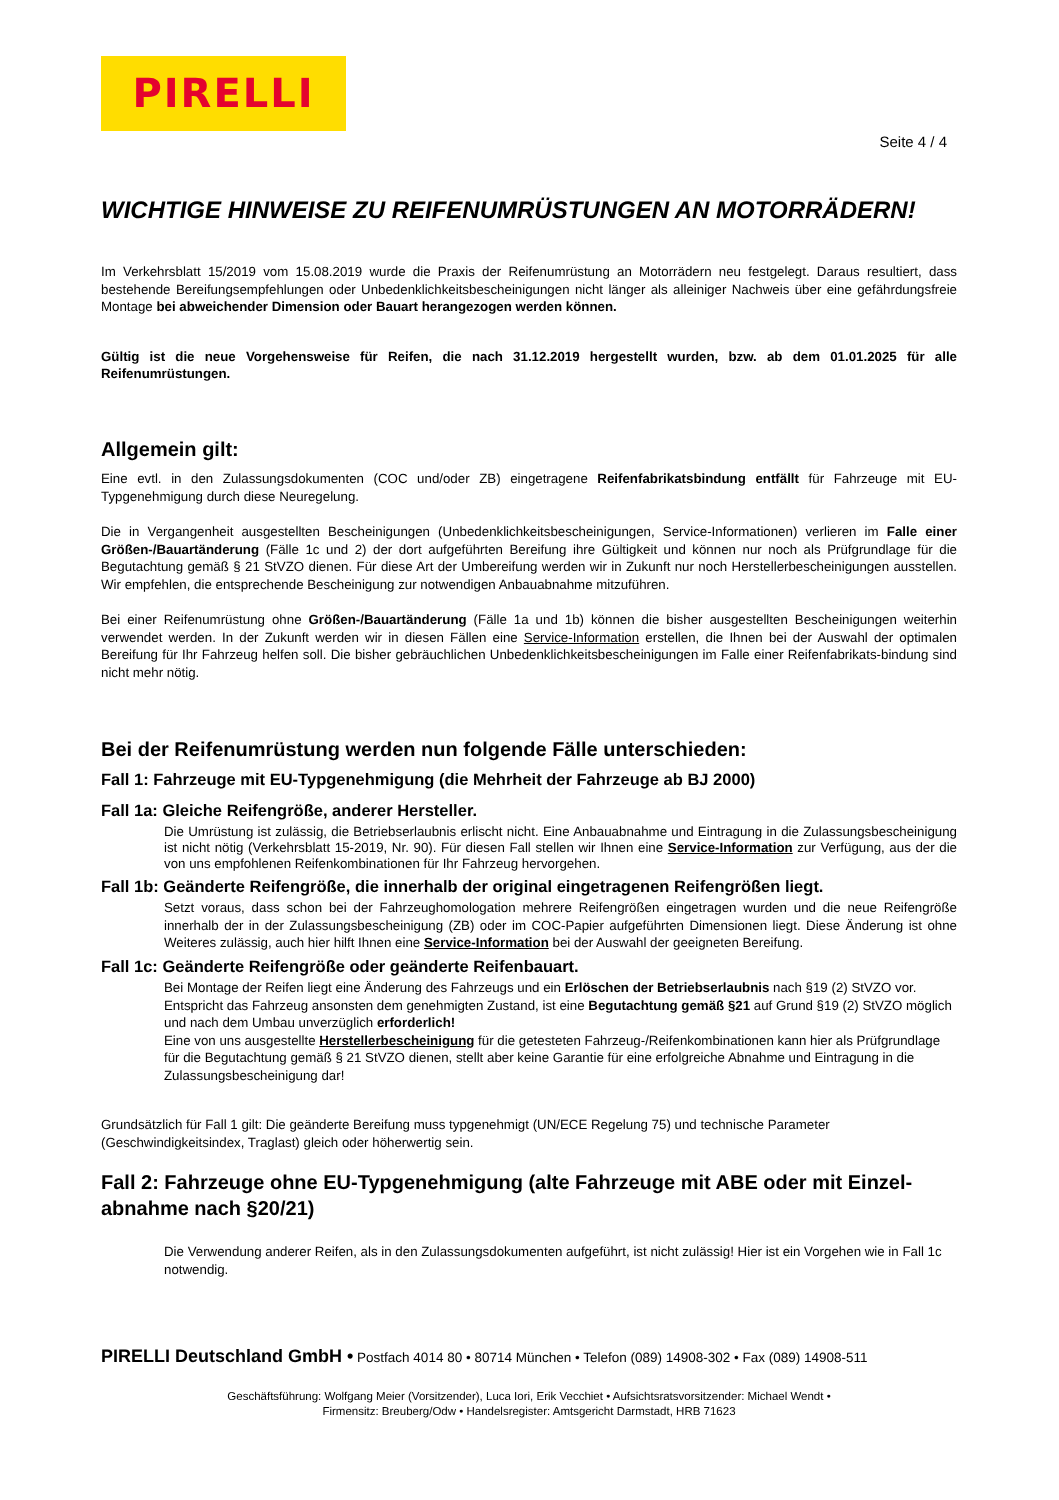PIRELLI
Seite 4 / 4
WICHTIGE HINWEISE ZU REIFENUMRÜSTUNGEN AN MOTORRÄDERN!
Im Verkehrsblatt 15/2019 vom 15.08.2019 wurde die Praxis der Reifenumrüstung an Motorrädern neu festgelegt. Daraus resultiert, dass bestehende Bereifungsempfehlungen oder Unbedenklichkeitsbescheinigungen nicht länger als alleiniger Nachweis über eine gefährdungsfreie Montage bei abweichender Dimension oder Bauart herangezogen werden können.
Gültig ist die neue Vorgehensweise für Reifen, die nach 31.12.2019 hergestellt wurden, bzw. ab dem 01.01.2025 für alle Reifenumrüstungen.
Allgemein gilt:
Eine evtl. in den Zulassungsdokumenten (COC und/oder ZB) eingetragene Reifenfabrikatsbindung entfällt für Fahrzeuge mit EU-Typgenehmigung durch diese Neuregelung.
Die in Vergangenheit ausgestellten Bescheinigungen (Unbedenklichkeitsbescheinigungen, Service-Informationen) verlieren im Falle einer Größen-/Bauartänderung (Fälle 1c und 2) der dort aufgeführten Bereifung ihre Gültigkeit und können nur noch als Prüfgrundlage für die Begutachtung gemäß § 21 StVZO dienen. Für diese Art der Umbereifung werden wir in Zukunft nur noch Herstellerbescheinigungen ausstellen. Wir empfehlen, die entsprechende Bescheinigung zur notwendigen Anbauabnahme mitzuführen.
Bei einer Reifenumrüstung ohne Größen-/Bauartänderung (Fälle 1a und 1b) können die bisher ausgestellten Bescheinigungen weiterhin verwendet werden. In der Zukunft werden wir in diesen Fällen eine Service-Information erstellen, die Ihnen bei der Auswahl der optimalen Bereifung für Ihr Fahrzeug helfen soll. Die bisher gebräuchlichen Unbedenklichkeitsbescheinigungen im Falle einer Reifenfabrikats-bindung sind nicht mehr nötig.
Bei der Reifenumrüstung werden nun folgende Fälle unterschieden:
Fall 1: Fahrzeuge mit EU-Typgenehmigung (die Mehrheit der Fahrzeuge ab BJ 2000)
Fall 1a: Gleiche Reifengröße, anderer Hersteller.
Die Umrüstung ist zulässig, die Betriebserlaubnis erlischt nicht. Eine Anbauabnahme und Eintragung in die Zulassungsbescheinigung ist nicht nötig (Verkehrsblatt 15-2019, Nr. 90). Für diesen Fall stellen wir Ihnen eine Service-Information zur Verfügung, aus der die von uns empfohlenen Reifenkombinationen für Ihr Fahrzeug hervorgehen.
Fall 1b: Geänderte Reifengröße, die innerhalb der original eingetragenen Reifengrößen liegt.
Setzt voraus, dass schon bei der Fahrzeughomologation mehrere Reifengrößen eingetragen wurden und die neue Reifengröße innerhalb der in der Zulassungsbescheinigung (ZB) oder im COC-Papier aufgeführten Dimensionen liegt. Diese Änderung ist ohne Weiteres zulässig, auch hier hilft Ihnen eine Service-Information bei der Auswahl der geeigneten Bereifung.
Fall 1c: Geänderte Reifengröße oder geänderte Reifenbauart.
Bei Montage der Reifen liegt eine Änderung des Fahrzeugs und ein Erlöschen der Betriebserlaubnis nach §19 (2) StVZO vor. Entspricht das Fahrzeug ansonsten dem genehmigten Zustand, ist eine Begutachtung gemäß §21 auf Grund §19 (2) StVZO möglich und nach dem Umbau unverzüglich erforderlich!
Eine von uns ausgestellte Herstellerbescheinigung für die getesteten Fahrzeug-/Reifenkombinationen kann hier als Prüfgrundlage für die Begutachtung gemäß § 21 StVZO dienen, stellt aber keine Garantie für eine erfolgreiche Abnahme und Eintragung in die Zulassungsbescheinigung dar!
Grundsätzlich für Fall 1 gilt: Die geänderte Bereifung muss typgenehmigt (UN/ECE Regelung 75) und technische Parameter (Geschwindigkeitsindex, Traglast) gleich oder höherwertig sein.
Fall 2: Fahrzeuge ohne EU-Typgenehmigung (alte Fahrzeuge mit ABE oder mit Einzel-abnahme nach §20/21)
Die Verwendung anderer Reifen, als in den Zulassungsdokumenten aufgeführt, ist nicht zulässig! Hier ist ein Vorgehen wie in Fall 1c notwendig.
PIRELLI Deutschland GmbH • Postfach 4014 80 • 80714 München • Telefon (089) 14908-302 • Fax (089) 14908-511
Geschäftsführung: Wolfgang Meier (Vorsitzender), Luca Iori, Erik Vecchiet • Aufsichtsratsvorsitzender: Michael Wendt •
Firmensitz: Breuberg/Odw • Handelsregister: Amtsgericht Darmstadt, HRB 71623